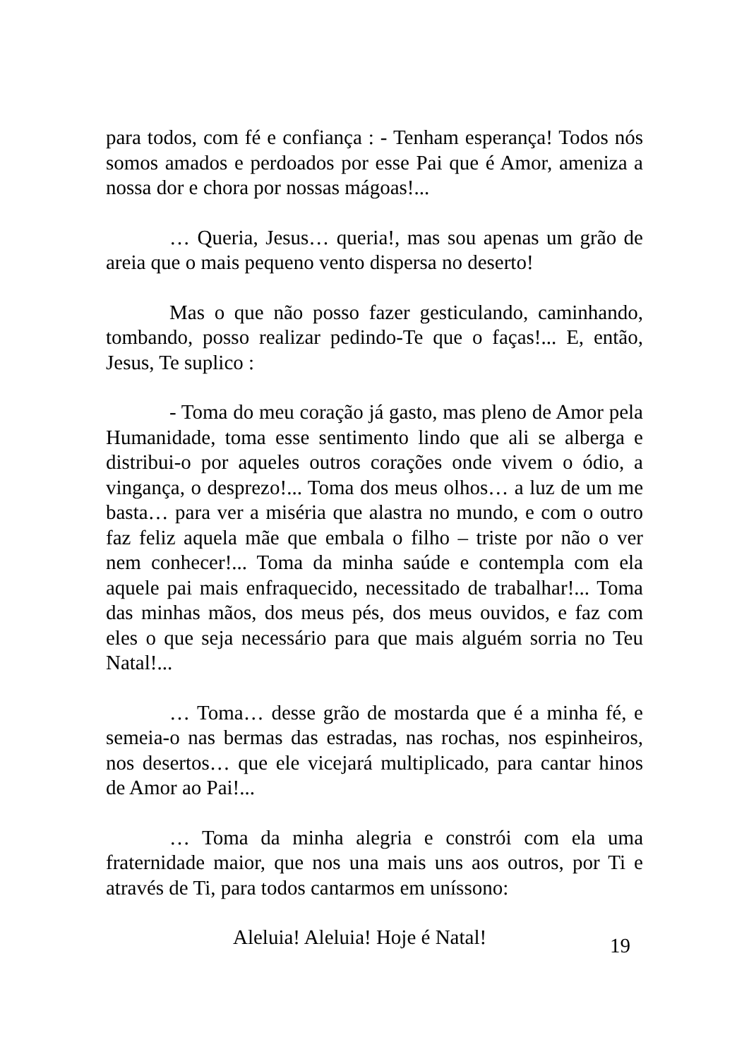para todos, com fé e confiança : - Tenham esperança! Todos nós somos amados e perdoados por esse Pai que é Amor, ameniza a nossa dor e chora por nossas mágoas!...
… Queria, Jesus… queria!, mas sou apenas um grão de areia que o mais pequeno vento dispersa no deserto!
Mas o que não posso fazer gesticulando, caminhando, tombando, posso realizar pedindo-Te que o faças!... E, então, Jesus, Te suplico :
- Toma do meu coração já gasto, mas pleno de Amor pela Humanidade, toma esse sentimento lindo que ali se alberga e distribui-o por aqueles outros corações onde vivem o ódio, a vingança, o desprezo!... Toma dos meus olhos… a luz de um me basta… para ver a miséria que alastra no mundo, e com o outro faz feliz aquela mãe que embala o filho – triste por não o ver nem conhecer!... Toma da minha saúde e contempla com ela aquele pai mais enfraquecido, necessitado de trabalhar!... Toma das minhas mãos, dos meus pés, dos meus ouvidos, e faz com eles o que seja necessário para que mais alguém sorria no Teu Natal!...
… Toma… desse grão de mostarda que é a minha fé, e semeia-o nas bermas das estradas, nas rochas, nos espinheiros, nos desertos… que ele vicejará multiplicado, para cantar hinos de Amor ao Pai!...
… Toma da minha alegria e constrói com ela uma fraternidade maior, que nos una mais uns aos outros, por Ti e através de Ti, para todos cantarmos em uníssono:
Aleluia! Aleluia! Hoje é Natal!
19